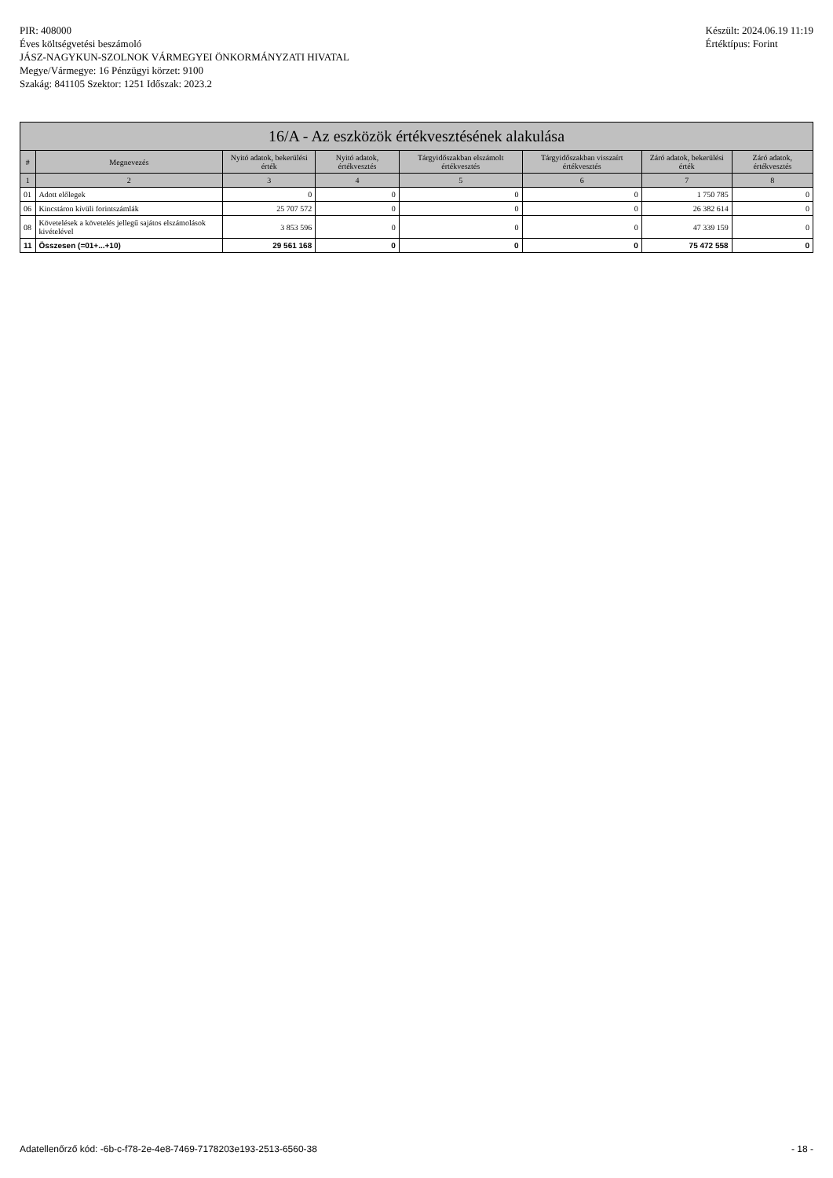PIR: 408000
Éves költségvetési beszámoló
JÁSZ-NAGYKUN-SZOLNOK VÁRMEGYEI ÖNKORMÁNYZATI HIVATAL
Megye/Vármegye: 16 Pénzügyi körzet: 9100
Szakág: 841105 Szektor: 1251 Időszak: 2023.2
Készült: 2024.06.19 11:19
Értéktípus: Forint
| 16/A - Az eszközök értékvesztésének alakulása | | | | | | | |
| --- | --- | --- | --- | --- | --- | --- | --- |
| # | Megnevezés | Nyitó adatok, bekerülési érték | Nyitó adatok, értékvesztés | Tárgyidőszakban elszámolt értékvesztés | Tárgyidőszakban visszaírt értékvesztés | Záró adatok, bekerülési érték | Záró adatok, értékvesztés |
| 1 | 2 | 3 | 4 | 5 | 6 | 7 | 8 |
| 01 | Adott előlegek | 0 | 0 | 0 | 0 | 1 750 785 | 0 |
| 06 | Kincstáron kívüli forintszámlák | 25 707 572 | 0 | 0 | 0 | 26 382 614 | 0 |
| 08 | Követelések a követelés jellegű sajátos elszámolások kivételével | 3 853 596 | 0 | 0 | 0 | 47 339 159 | 0 |
| 11 | Összesen (=01+...+10) | 29 561 168 | 0 | 0 | 0 | 75 472 558 | 0 |
Adatellenőrző kód: -6b-c-f78-2e-4e8-7469-7178203e193-2513-6560-38 - 18 -